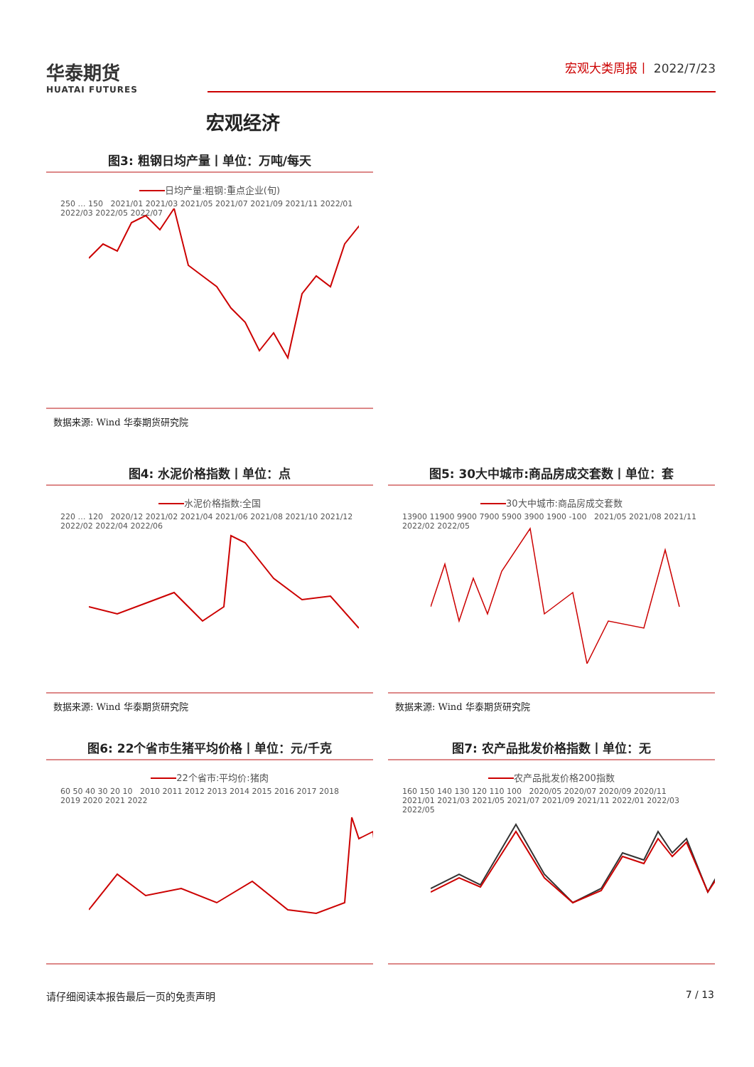华泰期货
HUATAI FUTURES
宏观大类周报丨 2022/7/23
宏观经济
图3: 粗钢日均产量丨单位：万吨/每天
日均产量:粗钢:重点企业(旬)
250 … 150 2021/01 2021/03 2021/05 2021/07 2021/09 2021/11 2022/01 2022/03 2022/05 2022/07
数据来源: Wind 华泰期货研究院
图4: 水泥价格指数丨单位：点
水泥价格指数:全国
220 … 120 2020/12 2021/02 2021/04 2021/06 2021/08 2021/10 2021/12 2022/02 2022/04 2022/06
数据来源: Wind 华泰期货研究院
图5: 30大中城市:商品房成交套数丨单位：套
30大中城市:商品房成交套数
13900 11900 9900 7900 5900 3900 1900 -100 2021/05 2021/08 2021/11 2022/02 2022/05
数据来源: Wind 华泰期货研究院
图6: 22个省市生猪平均价格丨单位：元/千克
22个省市:平均价:猪肉
60 50 40 30 20 10 2010 2011 2012 2013 2014 2015 2016 2017 2018 2019 2020 2021 2022
图7: 农产品批发价格指数丨单位：无
农产品批发价格200指数
160 150 140 130 120 110 100 2020/05 2020/07 2020/09 2020/11 2021/01 2021/03 2021/05 2021/07 2021/09 2021/11 2022/01 2022/03 2022/05
请仔细阅读本报告最后一页的免责声明 7 / 13